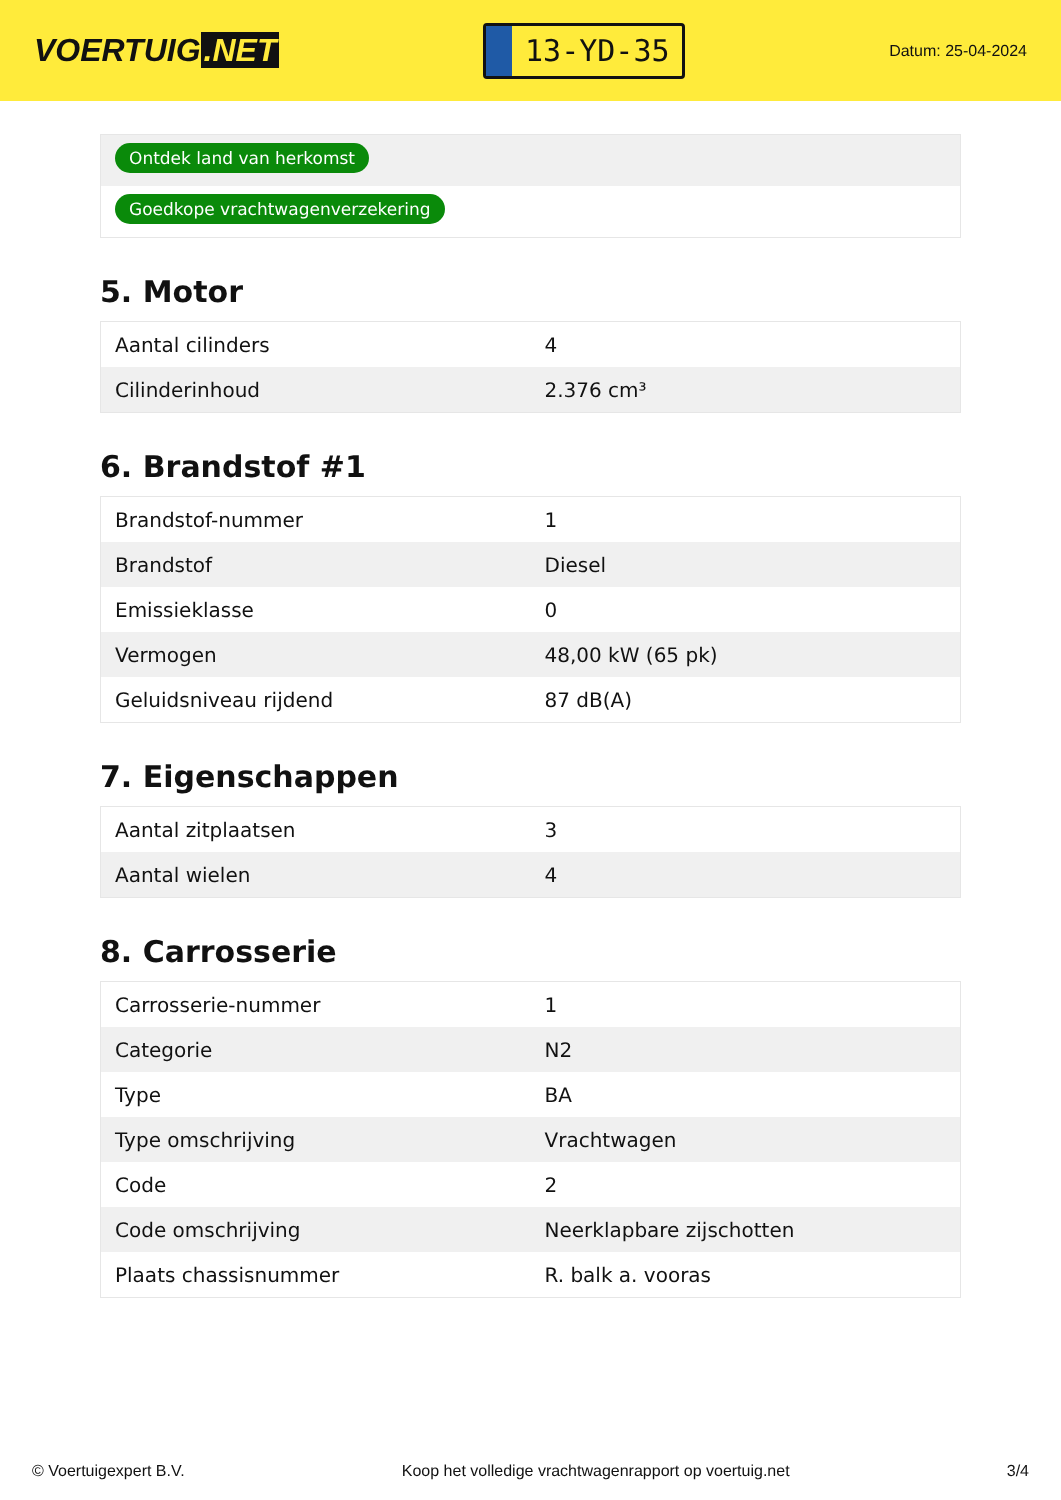VOERTUIG.NET
13-YD-35
Datum: 25-04-2024
Ontdek land van herkomst
Goedkope vrachtwagenverzekering
5. Motor
| Aantal cilinders | 4 |
| Cilinderinhoud | 2.376 cm³ |
6. Brandstof #1
| Brandstof-nummer | 1 |
| Brandstof | Diesel |
| Emissieklasse | 0 |
| Vermogen | 48,00 kW (65 pk) |
| Geluidsniveau rijdend | 87 dB(A) |
7. Eigenschappen
| Aantal zitplaatsen | 3 |
| Aantal wielen | 4 |
8. Carrosserie
| Carrosserie-nummer | 1 |
| Categorie | N2 |
| Type | BA |
| Type omschrijving | Vrachtwagen |
| Code | 2 |
| Code omschrijving | Neerklapbare zijschotten |
| Plaats chassisnummer | R. balk a. vooras |
© Voertuigexpert B.V. Koop het volledige vrachtwagenrapport op voertuig.net 3/4